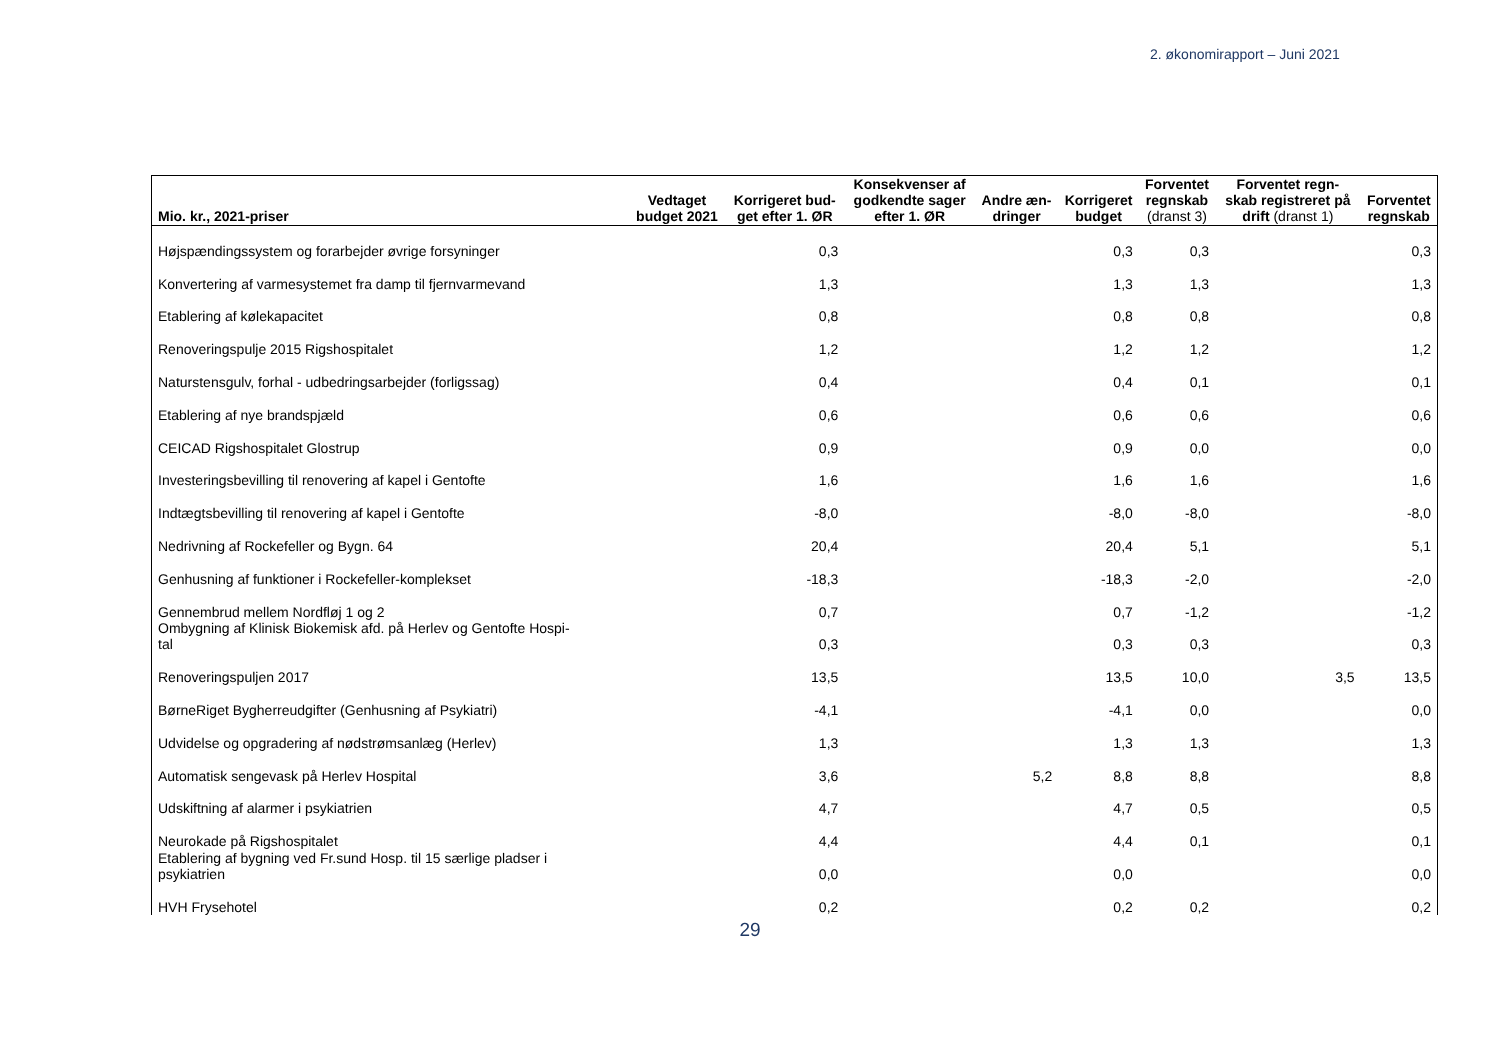2. økonomirapport – Juni 2021
| Mio. kr., 2021-priser | Vedtaget budget 2021 | Korrigeret bud- get efter 1. ØR | Konsekvenser af godkendte sager efter 1. ØR | Andre æn- dringer | Korrigeret budget | Forventet regnskab (dranst 3) | Forventet regn- skab registreret på drift (dranst 1) | Forventet regnskab |
| --- | --- | --- | --- | --- | --- | --- | --- | --- |
| Højspændingssystem og forarbejder øvrige forsyninger | | 0,3 | | | 0,3 | 0,3 | | 0,3 |
| Konvertering af varmesystemet fra damp til fjernvarmevand | | 1,3 | | | 1,3 | 1,3 | | 1,3 |
| Etablering af kølekapacitet | | 0,8 | | | 0,8 | 0,8 | | 0,8 |
| Renoveringspulje 2015 Rigshospitalet | | 1,2 | | | 1,2 | 1,2 | | 1,2 |
| Naturstensgulv, forhal - udbedringsarbejder (forligssag) | | 0,4 | | | 0,4 | 0,1 | | 0,1 |
| Etablering af nye brandspjæld | | 0,6 | | | 0,6 | 0,6 | | 0,6 |
| CEICAD Rigshospitalet Glostrup | | 0,9 | | | 0,9 | 0,0 | | 0,0 |
| Investeringsbevilling til renovering af kapel i Gentofte | | 1,6 | | | 1,6 | 1,6 | | 1,6 |
| Indtægtsbevilling til renovering af kapel i Gentofte | | -8,0 | | | -8,0 | -8,0 | | -8,0 |
| Nedrivning af Rockefeller og Bygn. 64 | | 20,4 | | | 20,4 | 5,1 | | 5,1 |
| Genhusning af funktioner i Rockefeller-komplekset | | -18,3 | | | -18,3 | -2,0 | | -2,0 |
| Gennembrud mellem Nordfløj 1 og 2 | | 0,7 | | | 0,7 | -1,2 | | -1,2 |
| Ombygning af Klinisk Biokemisk afd. på Herlev og Gentofte Hospi- tal | | 0,3 | | | 0,3 | 0,3 | | 0,3 |
| Renoveringspuljen 2017 | | 13,5 | | | 13,5 | 10,0 | 3,5 | 13,5 |
| BørneRiget Bygherreudgifter (Genhusning af Psykiatri) | | -4,1 | | | -4,1 | 0,0 | | 0,0 |
| Udvidelse og opgradering af nødstrømsanlæg (Herlev) | | 1,3 | | | 1,3 | 1,3 | | 1,3 |
| Automatisk sengevask på Herlev Hospital | | 3,6 | | 5,2 | 8,8 | 8,8 | | 8,8 |
| Udskiftning af alarmer i psykiatrien | | 4,7 | | | 4,7 | 0,5 | | 0,5 |
| Neurokade på Rigshospitalet | | 4,4 | | | 4,4 | 0,1 | | 0,1 |
| Etablering af bygning ved Fr.sund Hosp. til 15 særlige pladser i psykiatrien | | 0,0 | | | 0,0 | | | 0,0 |
| HVH Frysehotel | | 0,2 | | | 0,2 | 0,2 | | 0,2 |
29